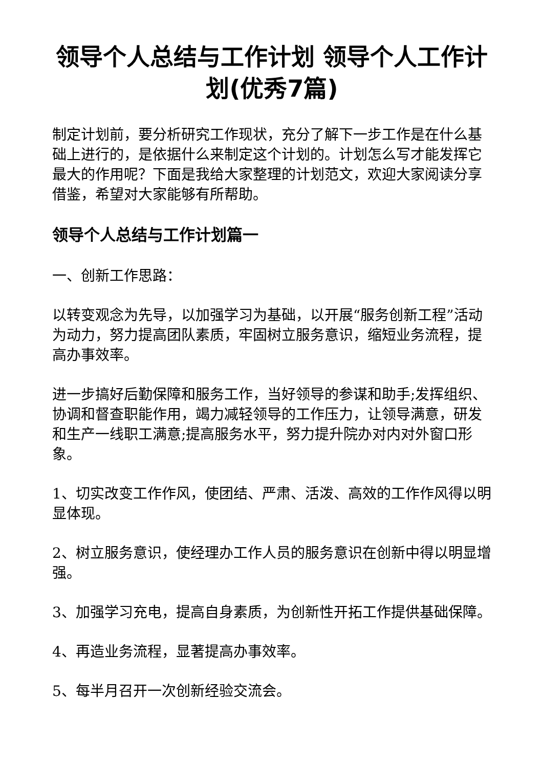领导个人总结与工作计划 领导个人工作计划(优秀7篇)
制定计划前，要分析研究工作现状，充分了解下一步工作是在什么基础上进行的，是依据什么来制定这个计划的。计划怎么写才能发挥它最大的作用呢？下面是我给大家整理的计划范文，欢迎大家阅读分享借鉴，希望对大家能够有所帮助。
领导个人总结与工作计划篇一
一、创新工作思路：
以转变观念为先导，以加强学习为基础，以开展“服务创新工程”活动为动力，努力提高团队素质，牢固树立服务意识，缩短业务流程，提高办事效率。
进一步搞好后勤保障和服务工作，当好领导的参谋和助手;发挥组织、协调和督查职能作用，竭力减轻领导的工作压力，让领导满意，研发和生产一线职工满意;提高服务水平，努力提升院办对内对外窗口形象。
1、切实改变工作作风，使团结、严肃、活泼、高效的工作作风得以明显体现。
2、树立服务意识，使经理办工作人员的服务意识在创新中得以明显增强。
3、加强学习充电，提高自身素质，为创新性开拓工作提供基础保障。
4、再造业务流程，显著提高办事效率。
5、每半月召开一次创新经验交流会。